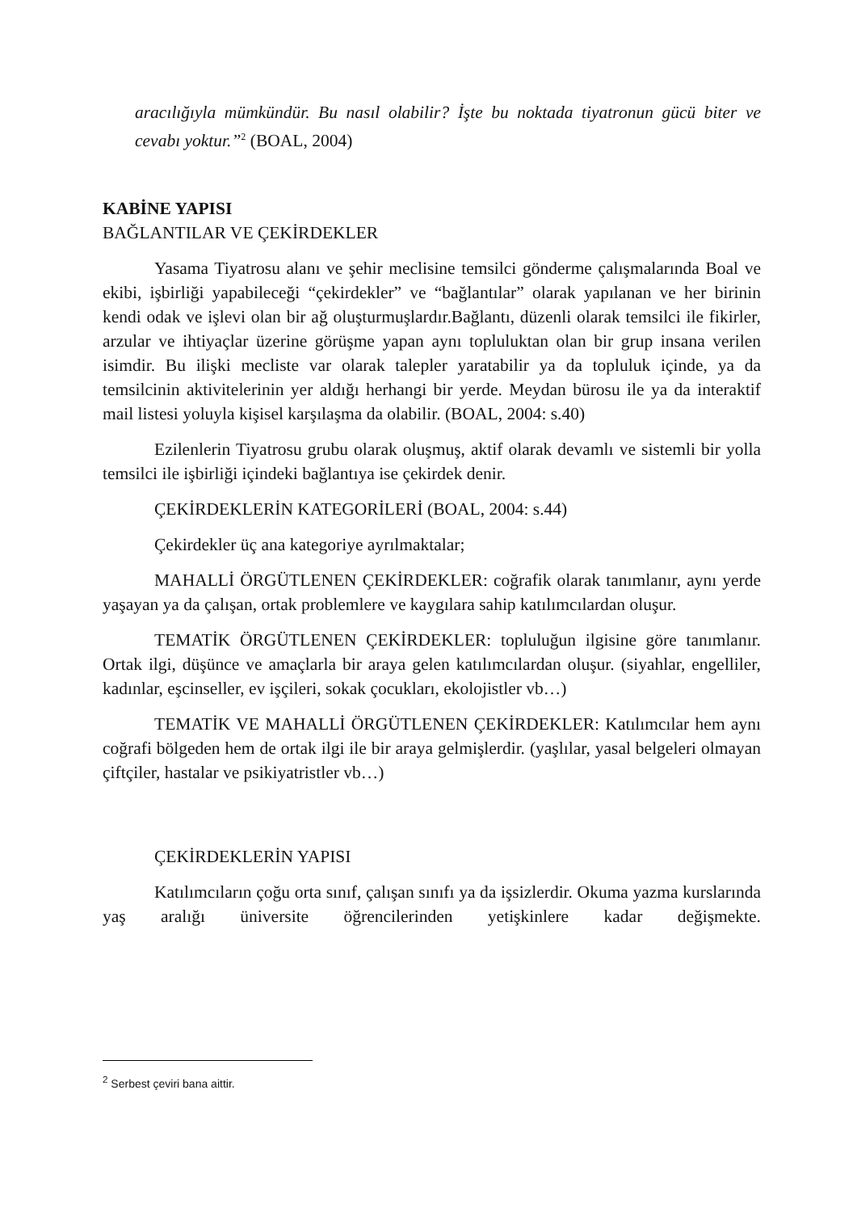aracılığıyla mümkündür. Bu nasıl olabilir? İşte bu noktada tiyatronun gücü biter ve cevabı yoktur.”<sup>2</sup> (BOAL, 2004)
KABİNE YAPISI
BAĞLANTILAR VE ÇEKİRDEKLER
Yasama Tiyatrosu alanı ve şehir meclisine temsilci gönderme çalışmalarında Boal ve ekibi, işbirliği yapabileceği “çekirdekler” ve “bağlantılar” olarak yapılanan ve her birinin kendi odak ve işlevi olan bir ağ oluşturmuşlardır.Bağlantı, düzenli olarak temsilci ile fikirler, arzular ve ihtiyaçlar üzerine görüşme yapan aynı topluluktan olan bir grup insana verilen isimdir. Bu ilişki mecliste var olarak talepler yaratabilir ya da topluluk içinde, ya da temsilcinin aktivitelerinin yer aldığı herhangi bir yerde. Meydan bürosu ile ya da interaktif mail listesi yoluyla kişisel karşılaşma da olabilir. (BOAL, 2004: s.40)
Ezilenlerin Tiyatrosu grubu olarak oluşmuş, aktif olarak devamlı ve sistemli bir yolla temsilci ile işbirliği içindeki bağlantıya ise çekirdek denir.
ÇEKİRDEKLERİN KATEGORİLERİ (BOAL, 2004: s.44)
Çekirdekler üç ana kategoriye ayrılmaktalar;
MAHALLİ ÖRGÜTLENEN ÇEKİRDEKLER: coğrafik olarak tanımlanır, aynı yerde yaşayan ya da çalışan, ortak problemlere ve kaygılara sahip katılımcılardan oluşur.
TEMATİK ÖRGÜTLENEN ÇEKİRDEKLER: topluluğun ilgisine göre tanımlanır. Ortak ilgi, düşünce ve amaçlarla bir araya gelen katılımcılardan oluşur. (siyahlar, engelliler, kadınlar, eşcinseller, ev işçileri, sokak çocukları, ekolojistler vb…)
TEMATİK VE MAHALLİ ÖRGÜTLENEN ÇEKİRDEKLER: Katılımcılar hem aynı coğrafi bölgeden hem de ortak ilgi ile bir araya gelmişlerdir. (yaşlılar, yasal belgeleri olmayan çiftçiler, hastalar ve psikiyatristler vb…)
ÇEKİRDEKLERİN YAPISI
Katılımcıların çoğu orta sınıf, çalışan sınıfı ya da işsizlerdir. Okuma yazma kurslarında yaş aralığı üniversite öğrencilerinden yetişkinlere kadar değişmekte.
<sup>2</sup> Serbest çeviri bana aittir.